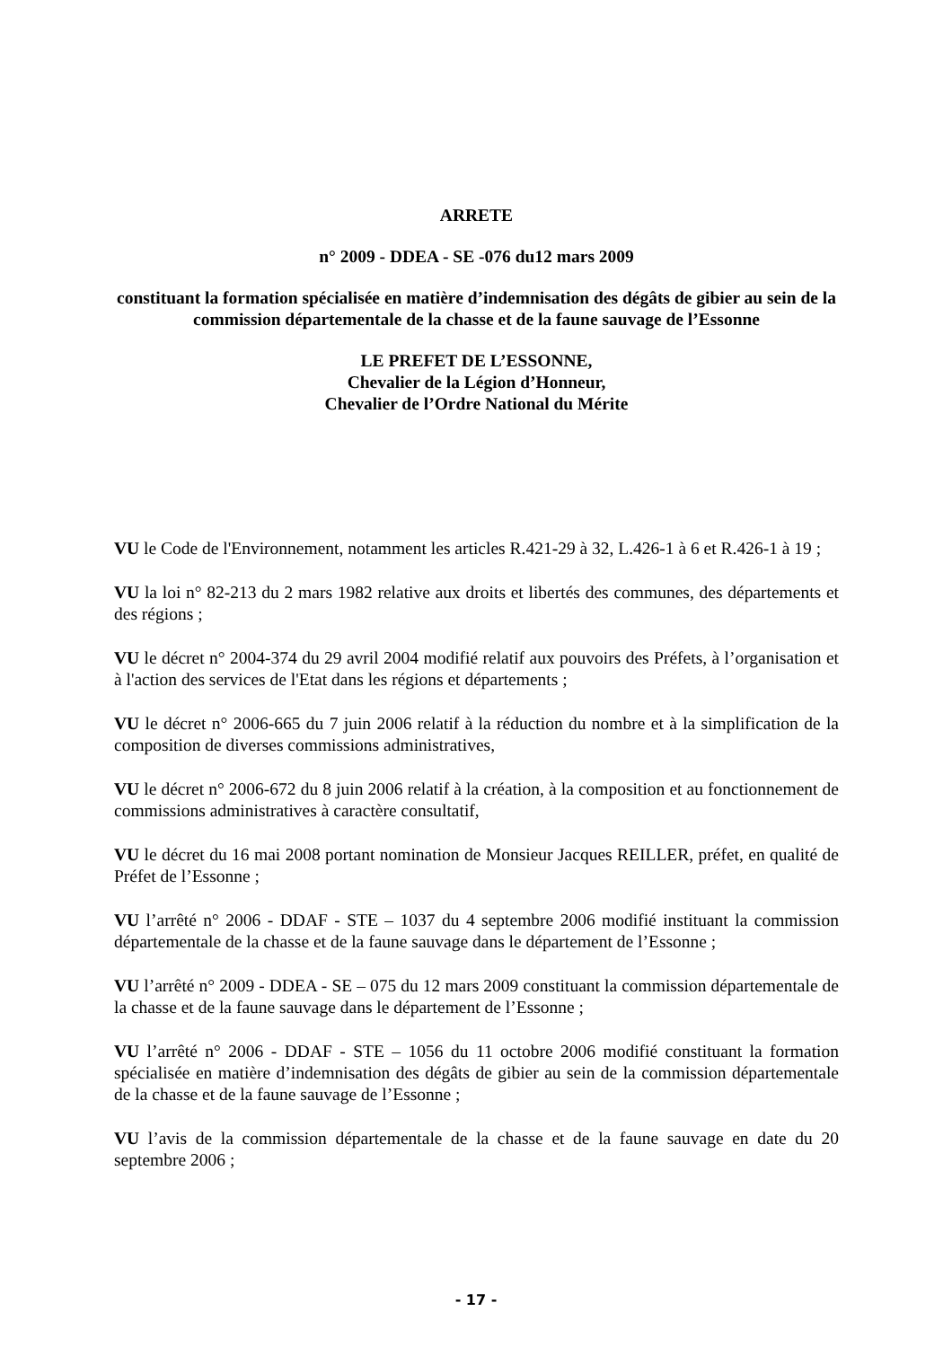ARRETE
n° 2009 - DDEA - SE -076 du12 mars 2009
constituant la formation spécialisée en matière d’indemnisation des dégâts de gibier au sein de la commission départementale de la chasse et de la faune sauvage de l’Essonne
LE PREFET DE L’ESSONNE,
Chevalier de la Légion d’Honneur,
Chevalier de l’Ordre National du Mérite
VU le Code de l'Environnement, notamment les articles R.421-29 à 32, L.426-1 à 6 et R.426-1 à 19 ;
VU la loi n° 82-213 du 2 mars 1982 relative aux droits et libertés des communes, des départements et des régions ;
VU le décret n° 2004-374 du 29 avril 2004 modifié relatif aux pouvoirs des Préfets, à l’organisation et à l'action des services de l'Etat dans les régions et départements ;
VU le décret n° 2006-665 du 7 juin 2006 relatif à la réduction du nombre et à la simplification de la composition de diverses commissions administratives,
VU le décret n° 2006-672 du 8 juin 2006 relatif à la création, à la composition et au fonctionnement de commissions administratives à caractère consultatif,
VU le décret du 16 mai 2008 portant nomination de Monsieur Jacques REILLER, préfet, en qualité de Préfet de l’Essonne ;
VU l’arrêté n° 2006 - DDAF - STE – 1037 du 4 septembre 2006 modifié instituant la commission départementale de la chasse et de la faune sauvage dans le département de l’Essonne ;
VU l’arrêté n° 2009 - DDEA - SE – 075 du 12 mars 2009 constituant la commission départementale de la chasse et de la faune sauvage dans le département de l’Essonne ;
VU l’arrêté n° 2006 - DDAF - STE – 1056 du 11 octobre 2006 modifié constituant la formation spécialisée en matière d’indemnisation des dégâts de gibier au sein de la commission départementale de la chasse et de la faune sauvage de l’Essonne ;
VU l’avis de la commission départementale de la chasse et de la faune sauvage en date du 20 septembre 2006 ;
- 17 -